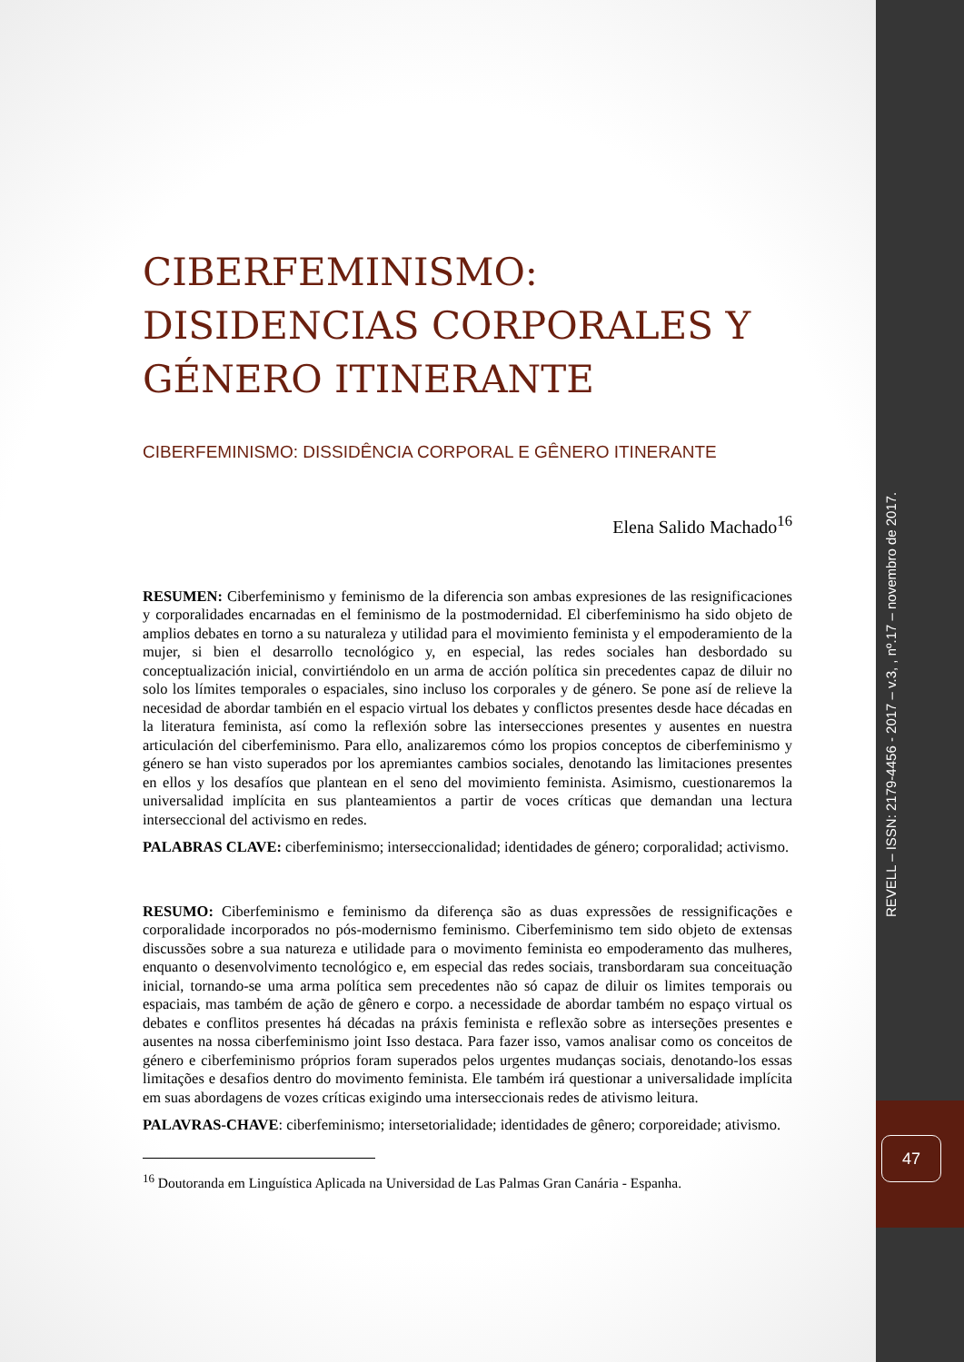REVELL – ISSN: 2179-4456 - 2017 – v.3, , nº.17 – novembro de 2017.
47
CIBERFEMINISMO: DISIDENCIAS CORPORALES Y GÉNERO ITINERANTE
CIBERFEMINISMO: DISSIDÊNCIA CORPORAL E GÊNERO ITINERANTE
Elena Salido Machado<sup>16</sup>
RESUMEN: Ciberfeminismo y feminismo de la diferencia son ambas expresiones de las resignificaciones y corporalidades encarnadas en el feminismo de la postmodernidad. El ciberfeminismo ha sido objeto de amplios debates en torno a su naturaleza y utilidad para el movimiento feminista y el empoderamiento de la mujer, si bien el desarrollo tecnológico y, en especial, las redes sociales han desbordado su conceptualización inicial, convirtiéndolo en un arma de acción política sin precedentes capaz de diluir no solo los límites temporales o espaciales, sino incluso los corporales y de género. Se pone así de relieve la necesidad de abordar también en el espacio virtual los debates y conflictos presentes desde hace décadas en la literatura feminista, así como la reflexión sobre las intersecciones presentes y ausentes en nuestra articulación del ciberfeminismo. Para ello, analizaremos cómo los propios conceptos de ciberfeminismo y género se han visto superados por los apremiantes cambios sociales, denotando las limitaciones presentes en ellos y los desafíos que plantean en el seno del movimiento feminista. Asimismo, cuestionaremos la universalidad implícita en sus planteamientos a partir de voces críticas que demandan una lectura interseccional del activismo en redes.
PALABRAS CLAVE: ciberfeminismo; interseccionalidad; identidades de género; corporalidad; activismo.
RESUMO: Ciberfeminismo e feminismo da diferença são as duas expressões de ressignificações e corporalidade incorporados no pós-modernismo feminismo. Ciberfeminismo tem sido objeto de extensas discussões sobre a sua natureza e utilidade para o movimento feminista eo empoderamento das mulheres, enquanto o desenvolvimento tecnológico e, em especial das redes sociais, transbordaram sua conceituação inicial, tornando-se uma arma política sem precedentes não só capaz de diluir os limites temporais ou espaciais, mas também de ação de gênero e corpo. a necessidade de abordar também no espaço virtual os debates e conflitos presentes há décadas na práxis feminista e reflexão sobre as interseções presentes e ausentes na nossa ciberfeminismo joint Isso destaca. Para fazer isso, vamos analisar como os conceitos de género e ciberfeminismo próprios foram superados pelos urgentes mudanças sociais, denotando-los essas limitações e desafios dentro do movimento feminista. Ele também irá questionar a universalidade implícita em suas abordagens de vozes críticas exigindo uma interseccionais redes de ativismo leitura.
PALAVRAS-CHAVE: ciberfeminismo; intersetorialidade; identidades de gênero; corporeidade; ativismo.
<sup>16</sup> Doutoranda em Linguística Aplicada na Universidad de Las Palmas Gran Canária - Espanha.